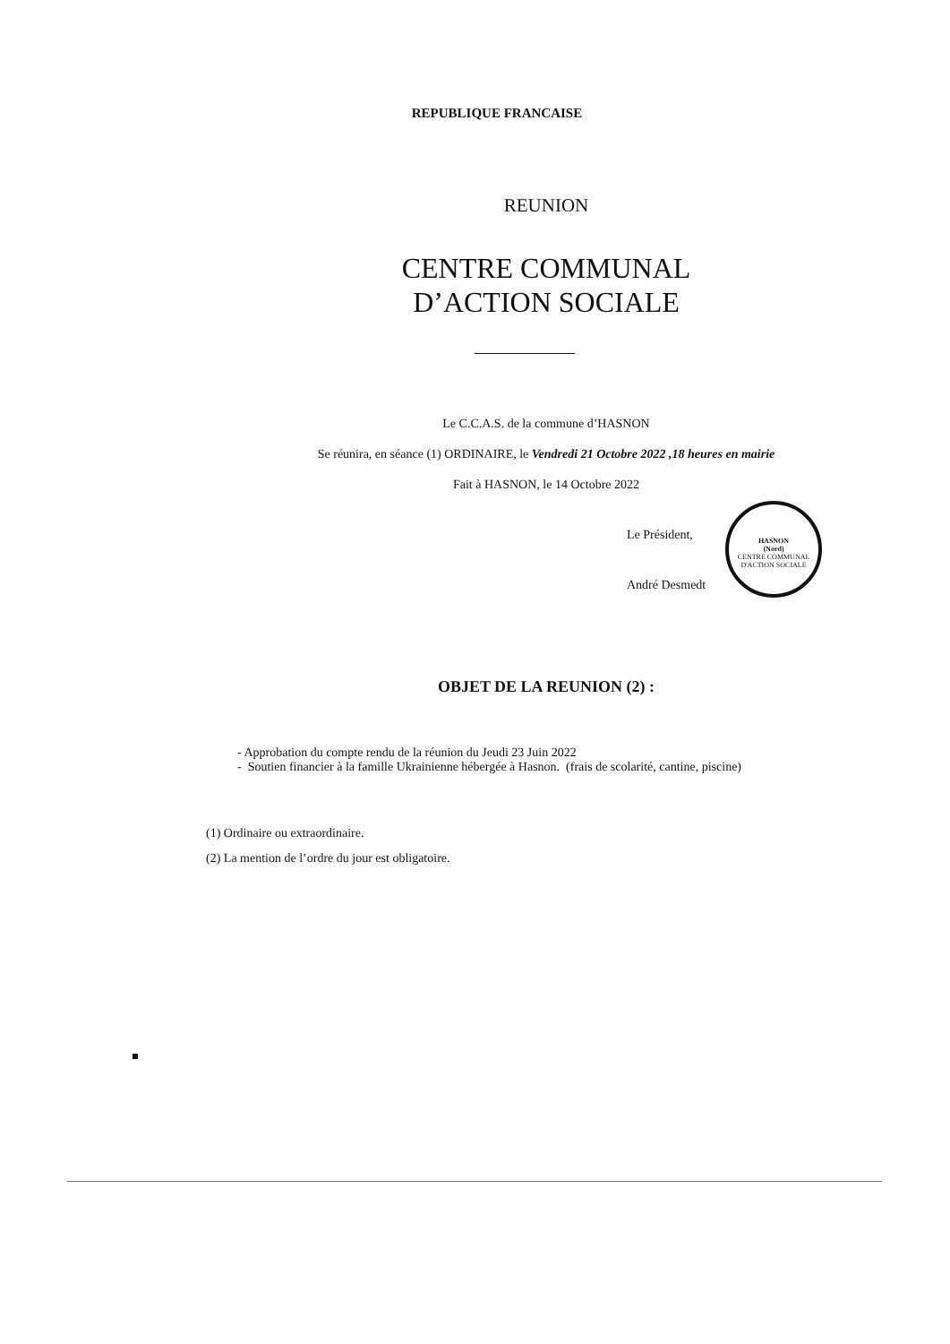REPUBLIQUE FRANCAISE
REUNION
CENTRE COMMUNAL
D’ACTION SOCIALE
Le C.C.A.S. de la commune d’HASNON
Se réunira, en séance (1) ORDINAIRE, le Vendredi 21 Octobre 2022 ,18 heures en mairie
Fait à HASNON, le 14 Octobre 2022
HASNON
(Nord)
CENTRE COMMUNAL D'ACTION SOCIALE
Le Président,
André Desmedt
OBJET DE LA REUNION (2) :
- Approbation du compte rendu de la réunion du Jeudi 23 Juin 2022
- Soutien financier à la famille Ukrainienne hébergée à Hasnon. (frais de scolarité, cantine, piscine)
(1) Ordinaire ou extraordinaire.
(2) La mention de l’ordre du jour est obligatoire.